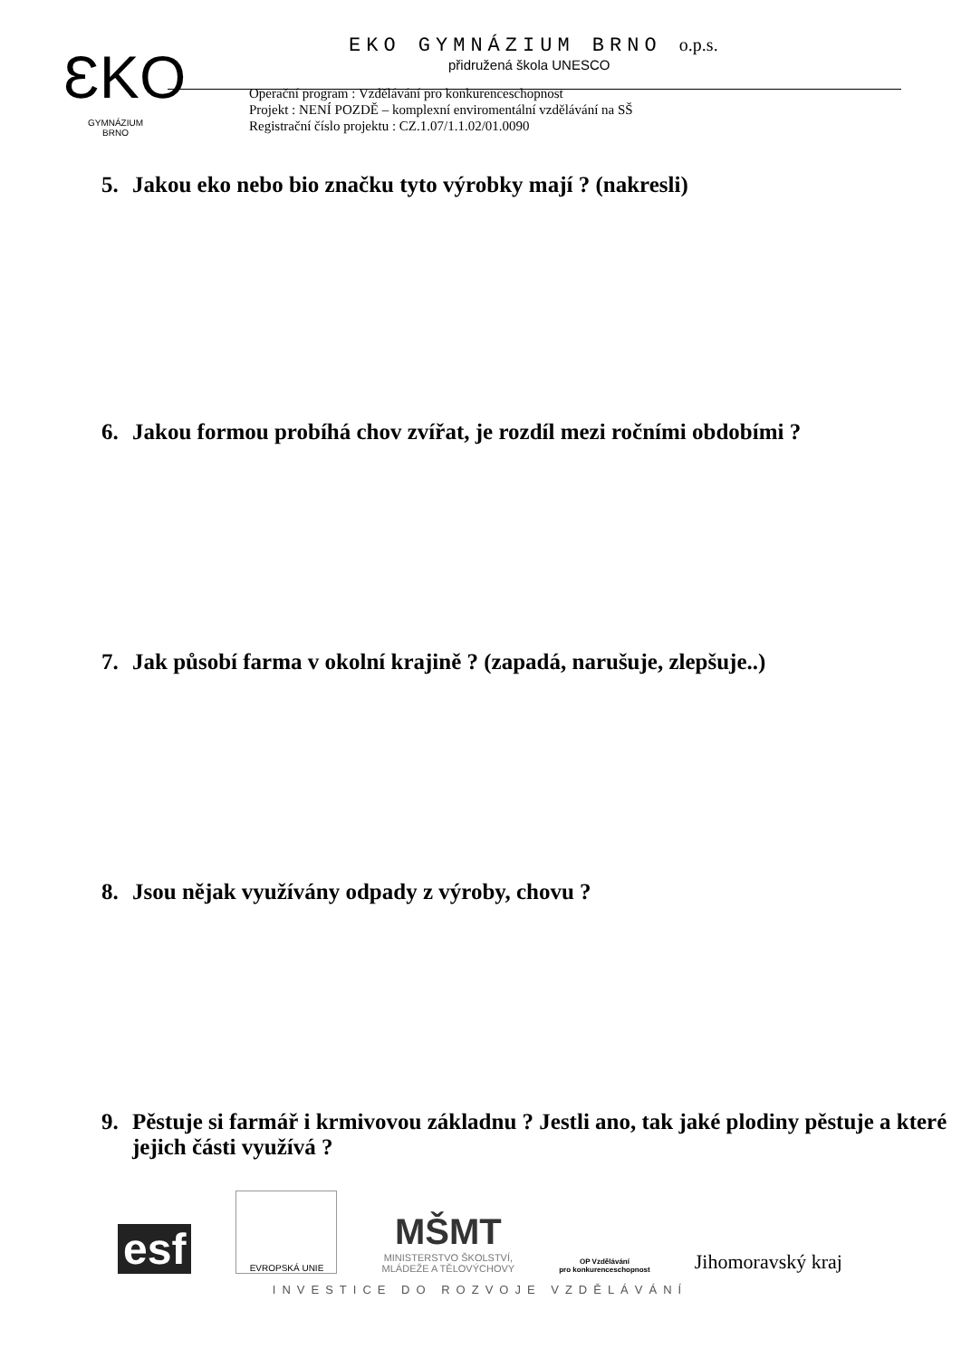ƐKO
GYMNÁZIUM
BRNO
EKO GYMNÁZIUM BRNO o.p.s.
přidružená škola UNESCO
Operační program : Vzdělávání pro konkurenceschopnost
Projekt : NENÍ POZDĚ – komplexní enviromentální vzdělávání na SŠ
Registrační číslo projektu : CZ.1.07/1.1.02/01.0090
5. Jakou eko nebo bio značku tyto výrobky mají ? (nakresli)
6. Jakou formou probíhá chov zvířat, je rozdíl mezi ročními obdobími ?
7. Jak působí farma v okolní krajině ? (zapadá, narušuje, zlepšuje..)
8. Jsou nějak využívány odpady z výroby, chovu ?
9. Pěstuje si farmář i krmivovou základnu ? Jestli ano, tak jaké plodiny pěstuje a které jejich části využívá ?
esf
EVROPSKÁ UNIE
MŠMT
MINISTERSTVO ŠKOLSTVÍ,
MLÁDEŽE A TĚLOVÝCHOVY
OP Vzdělávání
pro konkurenceschopnost
Jihomoravský kraj
INVESTICE DO ROZVOJE VZDĚLÁVÁNÍ